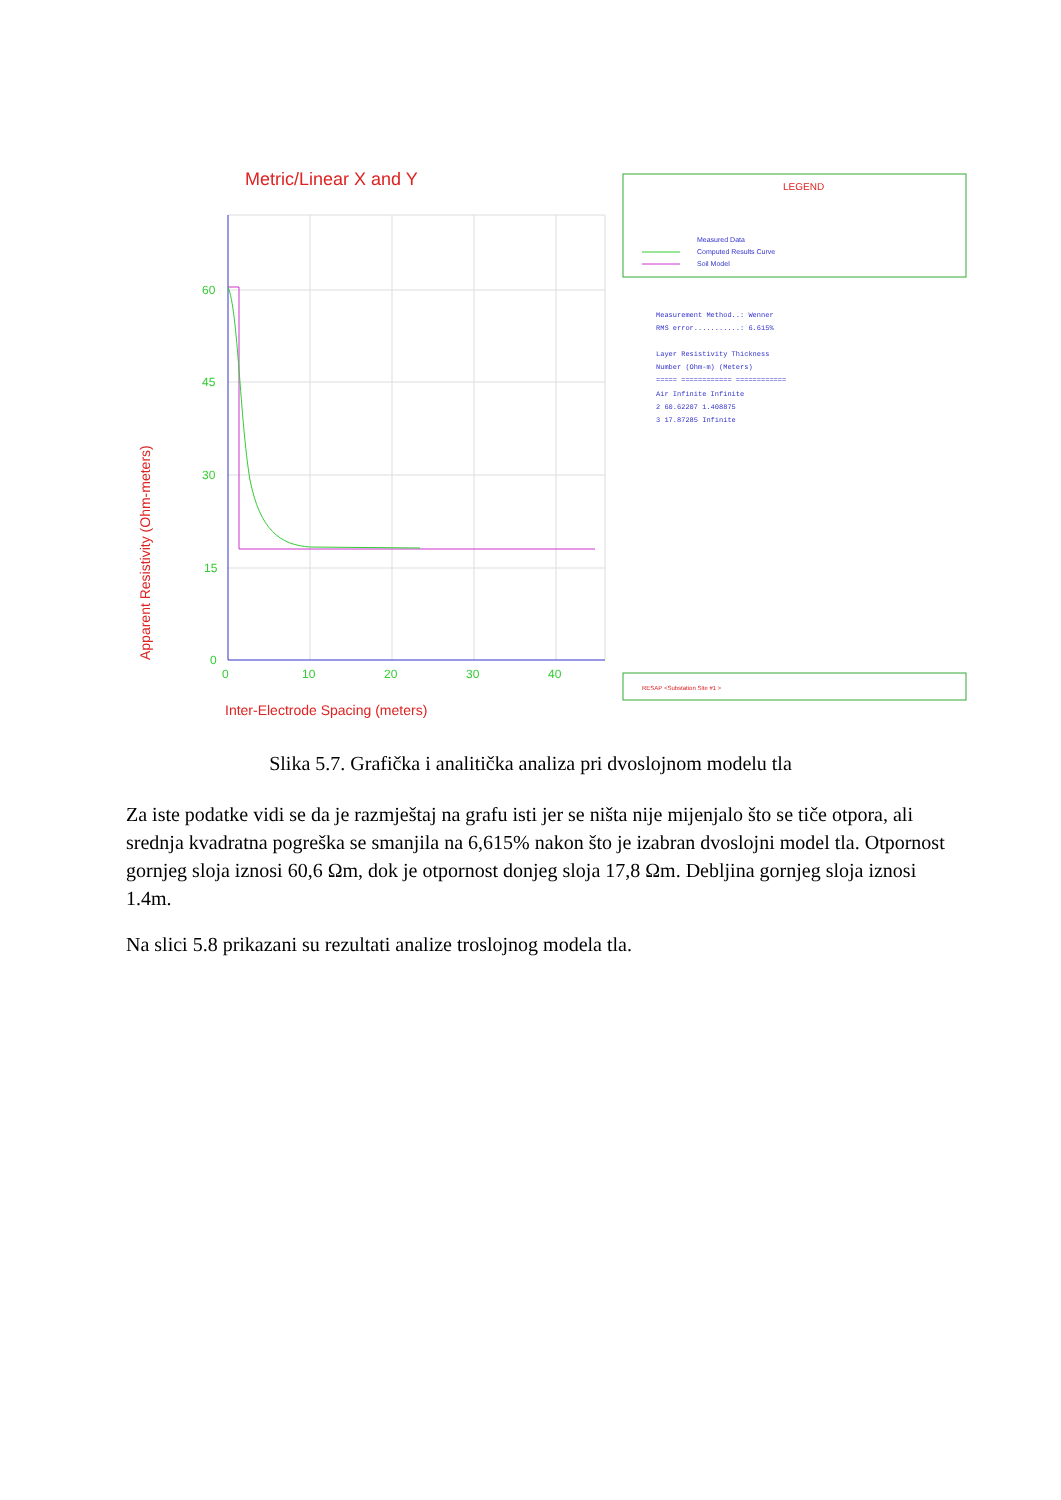Metric/Linear X and Y
60
45
30
15
0
0
10
20
30
40
Inter-Electrode Spacing (meters)
Apparent Resistivity (Ohm-meters)
LEGEND
Measured Data
Computed Results Curve
Soil Model
Measurement Method..: Wenner
RMS error...........: 6.615%
Layer Resistivity Thickness
Number (Ohm-m) (Meters)
===== ============ ============
Air Infinite Infinite
2 60.62207 1.408875
3 17.87285 Infinite
RESAP <Substation Site #1 >
Slika 5.7. Grafička i analitička analiza pri dvoslojnom modelu tla
Za iste podatke vidi se da je razmještaj na grafu isti jer se ništa nije mijenjalo što se tiče otpora, ali srednja kvadratna pogreška se smanjila na 6,615% nakon što je izabran dvoslojni model tla. Otpornost gornjeg sloja iznosi 60,6 Ωm, dok je otpornost donjeg sloja 17,8 Ωm. Debljina gornjeg sloja iznosi 1.4m.
Na slici 5.8 prikazani su rezultati analize troslojnog modela tla.